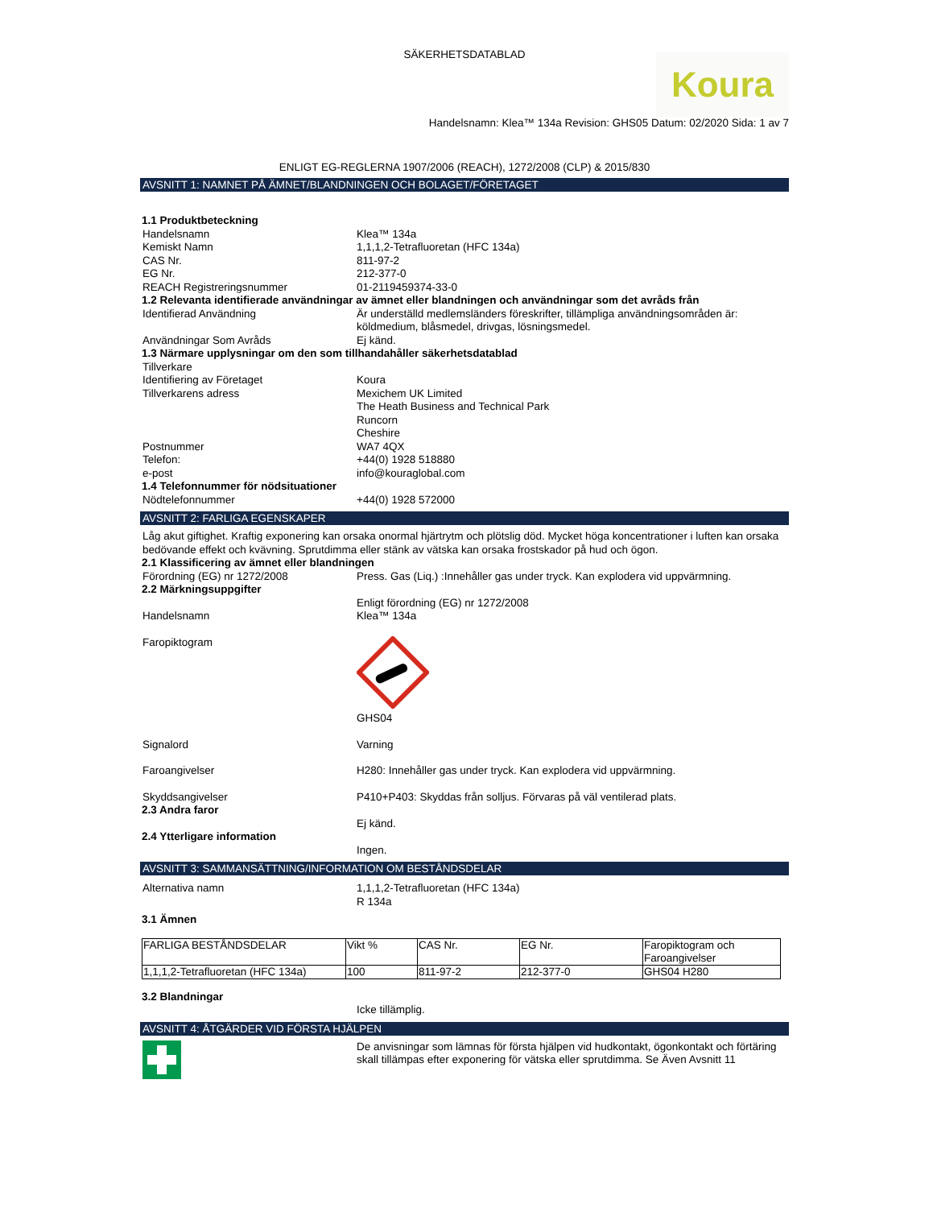SÄKERHETSDATABLAD
Koura
Handelsnamn: Klea™ 134a Revision: GHS05 Datum: 02/2020 Sida: 1 av 7
ENLIGT EG-REGLERNA 1907/2006 (REACH), 1272/2008 (CLP) & 2015/830
AVSNITT 1: NAMNET PÅ ÄMNET/BLANDNINGEN OCH BOLAGET/FÖRETAGET
1.1 Produktbeteckning
Handelsnamn Klea™ 134a
Kemiskt Namn 1,1,1,2-Tetrafluoretan (HFC 134a)
CAS Nr. 811-97-2
EG Nr. 212-377-0
REACH Registreringsnummer 01-2119459374-33-0
1.2 Relevanta identifierade användningar av ämnet eller blandningen och användningar som det avråds från
Identifierad Användning Är underställd medlemsländers föreskrifter, tillämpliga användningsområden är:
köldmedium, blåsmedel, drivgas, lösningsmedel.
Användningar Som Avråds Ej känd.
1.3 Närmare upplysningar om den som tillhandahåller säkerhetsdatablad
Tillverkare
Identifiering av Företaget Koura
Tillverkarens adress Mexichem UK Limited
The Heath Business and Technical Park
Runcorn
Cheshire
Postnummer WA7 4QX
Telefon: +44(0) 1928 518880
e-post info@kouraglobal.com
1.4 Telefonnummer för nödsituationer
Nödtelefonnummer +44(0) 1928 572000
AVSNITT 2: FARLIGA EGENSKAPER
Låg akut giftighet. Kraftig exponering kan orsaka onormal hjärtrytm och plötslig död. Mycket höga koncentrationer i luften kan orsaka bedövande effekt och kvävning. Sprutdimma eller stänk av vätska kan orsaka frostskador på hud och ögon.
2.1 Klassificering av ämnet eller blandningen
Förordning (EG) nr 1272/2008 Press. Gas (Liq.) :Innehåller gas under tryck. Kan explodera vid uppvärmning.
2.2 Märkningsuppgifter
Handelsnamn Enligt förordning (EG) nr 1272/2008
Klea™ 134a
Faropiktogram
GHS04
Signalord Varning
Faroangivelser H280: Innehåller gas under tryck. Kan explodera vid uppvärmning.
Skyddsangivelser P410+P403: Skyddas från solljus. Förvaras på väl ventilerad plats.
2.3 Andra faror
Ej känd.
2.4 Ytterligare information
Ingen.
AVSNITT 3: SAMMANSÄTTNING/INFORMATION OM BESTÅNDSDELAR
Alternativa namn 1,1,1,2-Tetrafluoretan (HFC 134a)
R 134a
3.1 Ämnen
| FARLIGA BESTÅNDSDELAR | Vikt % | CAS Nr. | EG Nr. | Faropiktogram och Faroangivelser |
| --- | --- | --- | --- | --- |
| 1,1,1,2-Tetrafluoretan (HFC 134a) | 100 | 811-97-2 | 212-377-0 | GHS04 H280 |
3.2 Blandningar
Icke tillämplig.
AVSNITT 4: ÅTGÄRDER VID FÖRSTA HJÄLPEN
De anvisningar som lämnas för första hjälpen vid hudkontakt, ögonkontakt och förtäring skall tillämpas efter exponering för vätska eller sprutdimma. Se Även Avsnitt 11